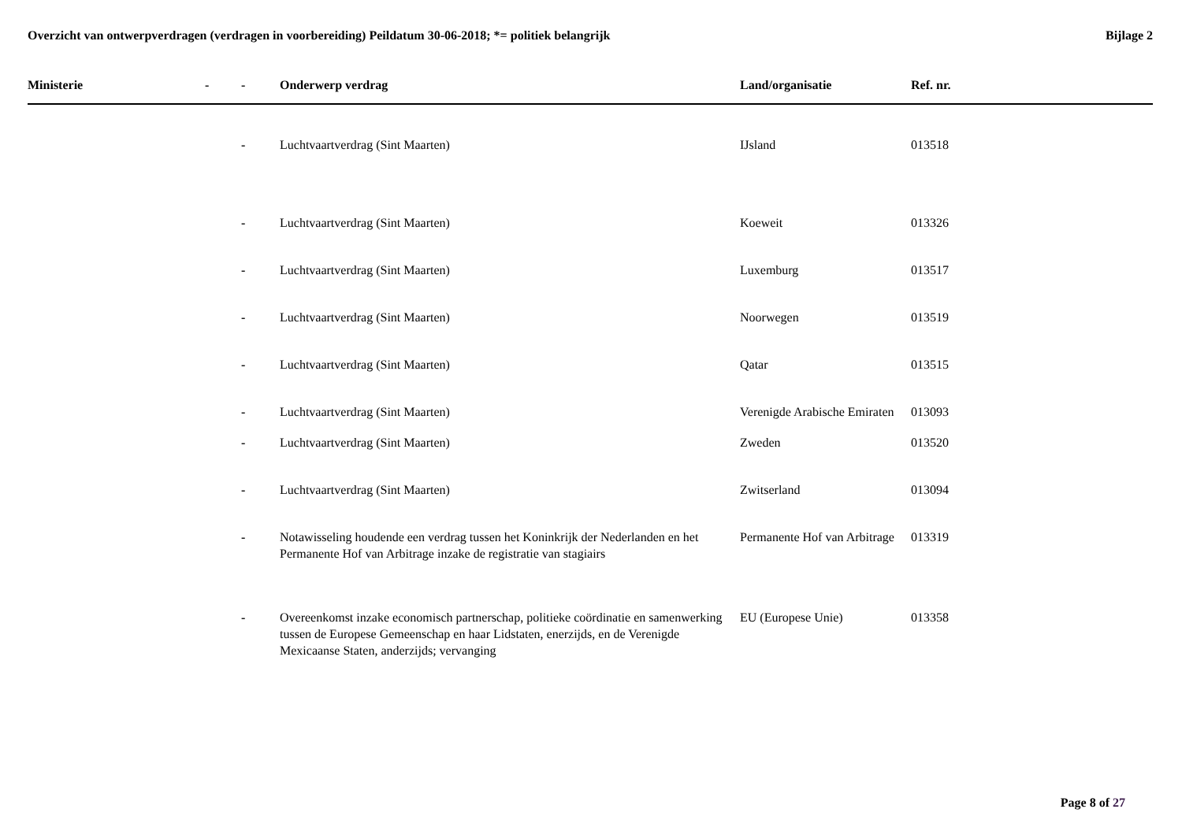Overzicht van ontwerpverdragen (verdragen in voorbereiding) Peildatum 30-06-2018; *= politiek belangrijk
Bijlage 2
| Ministerie | - | - | Onderwerp verdrag | Land/organisatie | Ref. nr. |
| --- | --- | --- | --- | --- | --- |
| | | - | Luchtvaartverdrag (Sint Maarten) | IJsland | 013518 |
| | | - | Luchtvaartverdrag (Sint Maarten) | Koeweit | 013326 |
| | | - | Luchtvaartverdrag (Sint Maarten) | Luxemburg | 013517 |
| | | - | Luchtvaartverdrag (Sint Maarten) | Noorwegen | 013519 |
| | | - | Luchtvaartverdrag (Sint Maarten) | Qatar | 013515 |
| | | - | Luchtvaartverdrag (Sint Maarten) | Verenigde Arabische Emiraten | 013093 |
| | | - | Luchtvaartverdrag (Sint Maarten) | Zweden | 013520 |
| | | - | Luchtvaartverdrag (Sint Maarten) | Zwitserland | 013094 |
| | | - | Notawisseling houdende een verdrag tussen het Koninkrijk der Nederlanden en het Permanente Hof van Arbitrage inzake de registratie van stagiairs | Permanente Hof van Arbitrage | 013319 |
| | | - | Overeenkomst inzake economisch partnerschap, politieke coördinatie en samenwerking tussen de Europese Gemeenschap en haar Lidstaten, enerzijds, en de Verenigde Mexicaanse Staten, anderzijds; vervanging | EU (Europese Unie) | 013358 |
Page 8 of 27